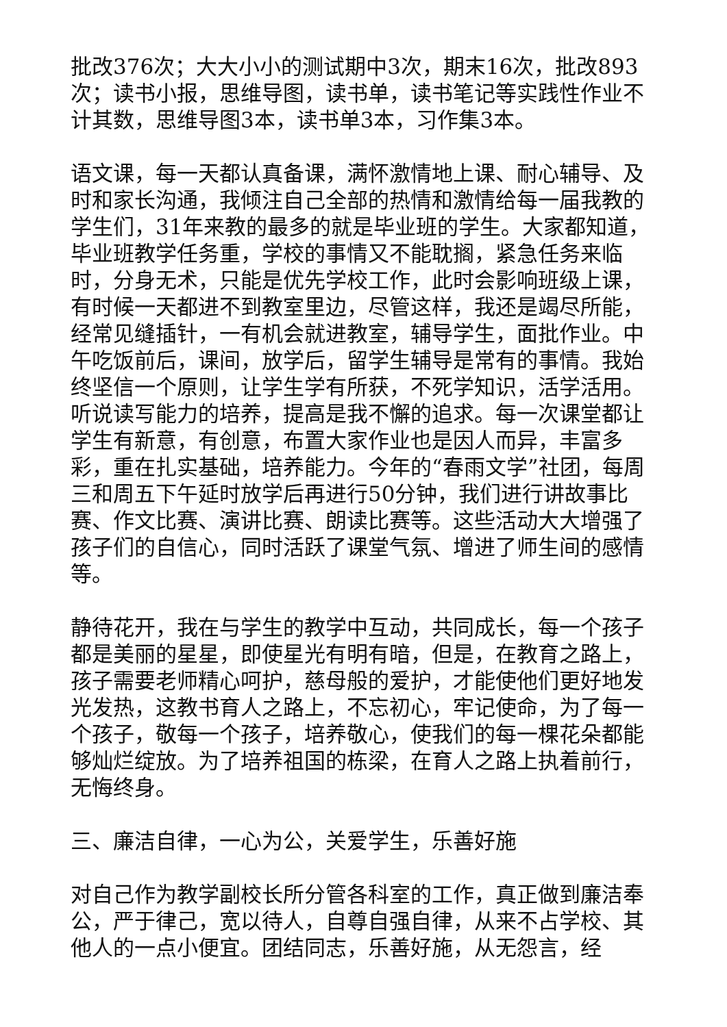批改376次；大大小小的测试期中3次，期末16次，批改893次；读书小报，思维导图，读书单，读书笔记等实践性作业不计其数，思维导图3本，读书单3本，习作集3本。
语文课，每一天都认真备课，满怀激情地上课、耐心辅导、及时和家长沟通，我倾注自己全部的热情和激情给每一届我教的学生们，31年来教的最多的就是毕业班的学生。大家都知道，毕业班教学任务重，学校的事情又不能耽搁，紧急任务来临时，分身无术，只能是优先学校工作，此时会影响班级上课，有时候一天都进不到教室里边，尽管这样，我还是竭尽所能，经常见缝插针，一有机会就进教室，辅导学生，面批作业。中午吃饭前后，课间，放学后，留学生辅导是常有的事情。我始终坚信一个原则，让学生学有所获，不死学知识，活学活用。听说读写能力的培养，提高是我不懈的追求。每一次课堂都让学生有新意，有创意，布置大家作业也是因人而异，丰富多彩，重在扎实基础，培养能力。今年的“春雨文学”社团，每周三和周五下午延时放学后再进行50分钟，我们进行讲故事比赛、作文比赛、演讲比赛、朗读比赛等。这些活动大大增强了孩子们的自信心，同时活跃了课堂气氛、增进了师生间的感情等。
静待花开，我在与学生的教学中互动，共同成长，每一个孩子都是美丽的星星，即使星光有明有暗，但是，在教育之路上，孩子需要老师精心呵护，慈母般的爱护，才能使他们更好地发光发热，这教书育人之路上，不忘初心，牢记使命，为了每一个孩子，敬每一个孩子，培养敬心，使我们的每一棵花朵都能够灿烂绽放。为了培养祖国的栋梁，在育人之路上执着前行，无悔终身。
三、廉洁自律，一心为公，关爱学生，乐善好施
对自己作为教学副校长所分管各科室的工作，真正做到廉洁奉公，严于律己，宽以待人，自尊自强自律，从来不占学校、其他人的一点小便宜。团结同志，乐善好施，从无怨言，经